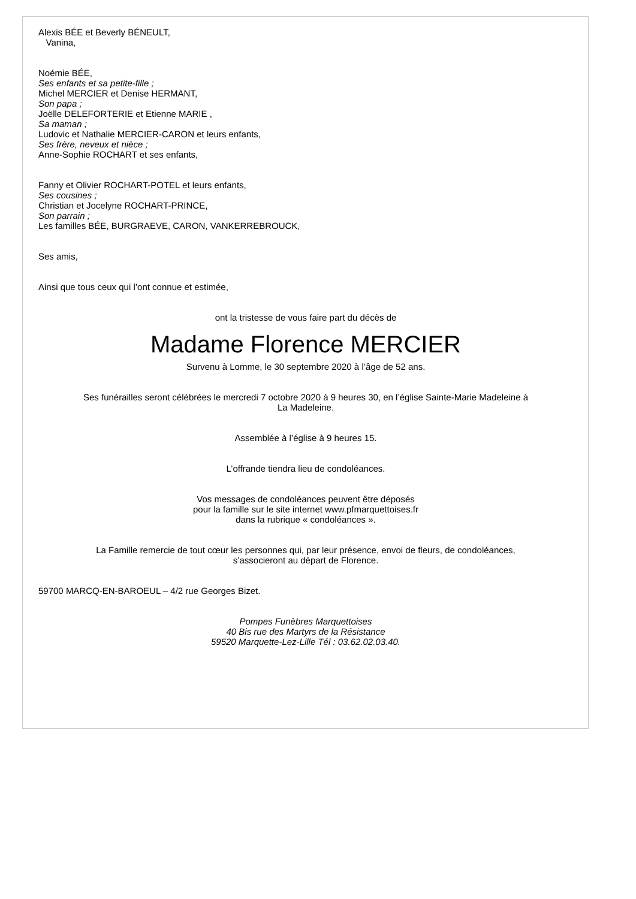Alexis BÉE et Beverly BÉNEULT,
Vanina,
Noémie BÉE,
Ses enfants et sa petite-fille ;
Michel MERCIER et Denise HERMANT,
Son papa ;
Joëlle DELEFORTERIE et Etienne MARIE ,
Sa maman ;
Ludovic et Nathalie MERCIER-CARON et leurs enfants,
Ses frère, neveux et nièce ;
Anne-Sophie ROCHART et ses enfants,
Fanny et Olivier ROCHART-POTEL et leurs enfants,
Ses cousines ;
Christian et Jocelyne ROCHART-PRINCE,
Son parrain ;
Les familles BÉE, BURGRAEVE, CARON, VANKERREBROUCK,
Ses amis,
Ainsi que tous ceux qui l’ont connue et estimée,
ont la tristesse de vous faire part du décès de
Madame Florence MERCIER
Survenu à Lomme, le 30 septembre 2020 à l’âge de 52 ans.
Ses funérailles seront célébrées le mercredi 7 octobre 2020 à 9 heures 30, en l’église Sainte-Marie Madeleine à
La Madeleine.
Assemblée à l’église à 9 heures 15.
L’offrande tiendra lieu de condoléances.
Vos messages de condoléances peuvent être déposés
pour la famille sur le site internet www.pfmarquettoises.fr
dans la rubrique « condoléances ».
La Famille remercie de tout cœur les personnes qui, par leur présence, envoi de fleurs, de condoléances,
s’associeront au départ de Florence.
59700 MARCQ-EN-BAROEUL – 4/2 rue Georges Bizet.
Pompes Funèbres Marquettoises
40 Bis rue des Martyrs de la Résistance
59520 Marquette-Lez-Lille Tél : 03.62.02.03.40.